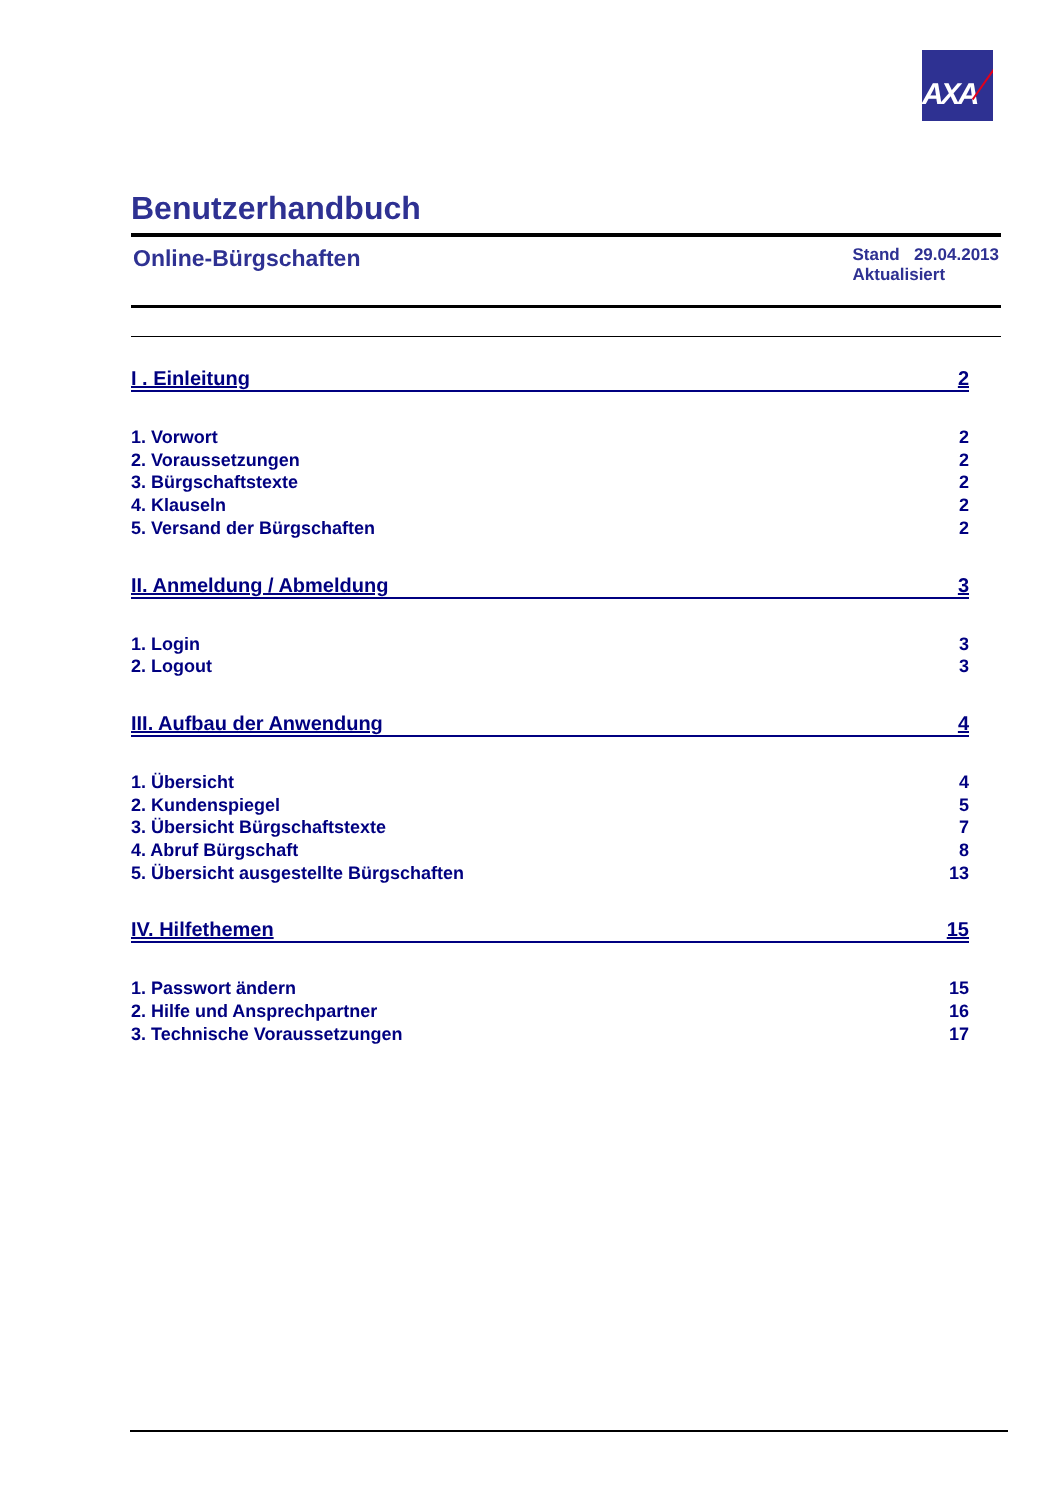AXA
Benutzerhandbuch
Online-Bürgschaften
Stand 29.04.2013
Aktualisiert
I . Einleitung 2
1. Vorwort 2
2. Voraussetzungen 2
3. Bürgschaftstexte 2
4. Klauseln 2
5. Versand der Bürgschaften 2
II. Anmeldung / Abmeldung 3
1. Login 3
2. Logout 3
III. Aufbau der Anwendung 4
1. Übersicht 4
2. Kundenspiegel 5
3. Übersicht Bürgschaftstexte 7
4. Abruf Bürgschaft 8
5. Übersicht ausgestellte Bürgschaften 13
IV. Hilfethemen 15
1. Passwort ändern 15
2. Hilfe und Ansprechpartner 16
3. Technische Voraussetzungen 17